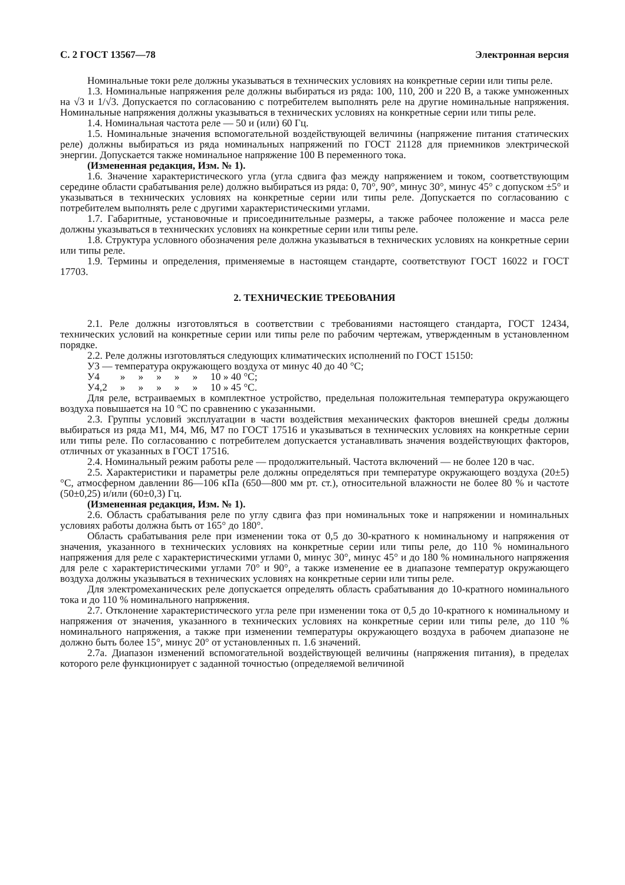С. 2 ГОСТ 13567—78 Электронная версия
Номинальные токи реле должны указываться в технических условиях на конкретные серии или типы реле.
1.3. Номинальные напряжения реле должны выбираться из ряда: 100, 110, 200 и 220 В, а также умноженных на √3 и 1/√3. Допускается по согласованию с потребителем выполнять реле на другие номинальные напряжения. Номинальные напряжения должны указываться в технических условиях на конкретные серии или типы реле.
1.4. Номинальная частота реле — 50 и (или) 60 Гц.
1.5. Номинальные значения вспомогательной воздействующей величины (напряжение питания статических реле) должны выбираться из ряда номинальных напряжений по ГОСТ 21128 для приемников электрической энергии. Допускается также номинальное напряжение 100 В переменного тока.
(Измененная редакция, Изм. № 1).
1.6. Значение характеристического угла (угла сдвига фаз между напряжением и током, соответствующим середине области срабатывания реле) должно выбираться из ряда: 0, 70°, 90°, минус 30°, минус 45° с допуском ±5° и указываться в технических условиях на конкретные серии или типы реле. Допускается по согласованию с потребителем выполнять реле с другими характеристическими углами.
1.7. Габаритные, установочные и присоединительные размеры, а также рабочее положение и масса реле должны указываться в технических условиях на конкретные серии или типы реле.
1.8. Структура условного обозначения реле должна указываться в технических условиях на конкретные серии или типы реле.
1.9. Термины и определения, применяемые в настоящем стандарте, соответствуют ГОСТ 16022 и ГОСТ 17703.
2. ТЕХНИЧЕСКИЕ ТРЕБОВАНИЯ
2.1. Реле должны изготовляться в соответствии с требованиями настоящего стандарта, ГОСТ 12434, технических условий на конкретные серии или типы реле по рабочим чертежам, утвержденным в установленном порядке.
2.2. Реле должны изготовляться следующих климатических исполнений по ГОСТ 15150:
У3 — температура окружающего воздуха от минус 40 до 40 °С;
| У4 | » | » | » | » | » | 10 » 40 °С; |
| У4,2 | » | » | » | » | » | 10 » 45 °С. |
Для реле, встраиваемых в комплектное устройство, предельная положительная температура окружающего воздуха повышается на 10 °С по сравнению с указанными.
2.3. Группы условий эксплуатации в части воздействия механических факторов внешней среды должны выбираться из ряда М1, М4, М6, М7 по ГОСТ 17516 и указываться в технических условиях на конкретные серии или типы реле. По согласованию с потребителем допускается устанавливать значения воздействующих факторов, отличных от указанных в ГОСТ 17516.
2.4. Номинальный режим работы реле — продолжительный. Частота включений — не более 120 в час.
2.5. Характеристики и параметры реле должны определяться при температуре окружающего воздуха (20±5) °С, атмосферном давлении 86—106 кПа (650—800 мм рт. ст.), относительной влажности не более 80 % и частоте (50±0,25) и/или (60±0,3) Гц.
(Измененная редакция, Изм. № 1).
2.6. Область срабатывания реле по углу сдвига фаз при номинальных токе и напряжении и номинальных условиях работы должна быть от 165° до 180°.
Область срабатывания реле при изменении тока от 0,5 до 30-кратного к номинальному и напряжения от значения, указанного в технических условиях на конкретные серии или типы реле, до 110 % номинального напряжения для реле с характеристическими углами 0, минус 30°, минус 45° и до 180 % номинального напряжения для реле с характеристическими углами 70° и 90°, а также изменение ее в диапазоне температур окружающего воздуха должны указываться в технических условиях на конкретные серии или типы реле.
Для электромеханических реле допускается определять область срабатывания до 10-кратного номинального тока и до 110 % номинального напряжения.
2.7. Отклонение характеристического угла реле при изменении тока от 0,5 до 10-кратного к номинальному и напряжения от значения, указанного в технических условиях на конкретные серии или типы реле, до 110 % номинального напряжения, а также при изменении температуры окружающего воздуха в рабочем диапазоне не должно быть более 15°, минус 20° от установленных п. 1.6 значений.
2.7а. Диапазон изменений вспомогательной воздействующей величины (напряжения питания), в пределах которого реле функционирует с заданной точностью (определяемой величиной